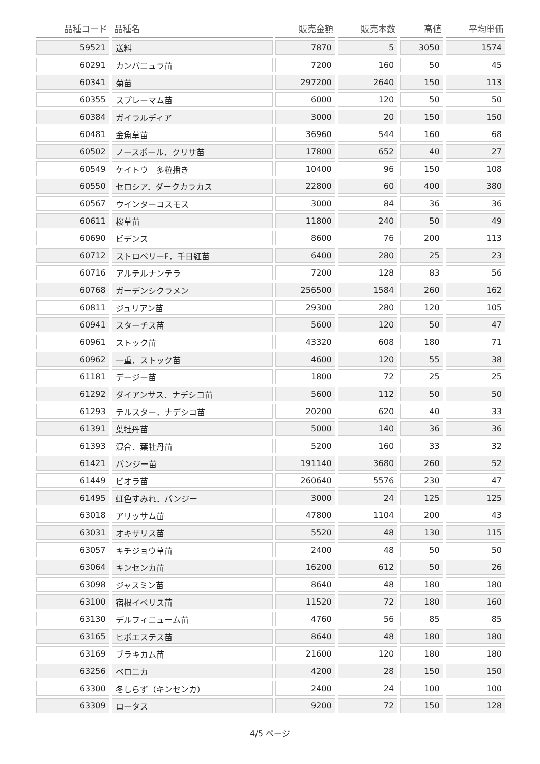| 品種コード | 品種名 | 販売金額 | 販売本数 | 高値 | 平均単価 |
| --- | --- | --- | --- | --- | --- |
| 59521 | 送料 | 7870 | 5 | 3050 | 1574 |
| 60291 | カンパニュラ苗 | 7200 | 160 | 50 | 45 |
| 60341 | 菊苗 | 297200 | 2640 | 150 | 113 |
| 60355 | スプレーマム苗 | 6000 | 120 | 50 | 50 |
| 60384 | ガイラルディア | 3000 | 20 | 150 | 150 |
| 60481 | 金魚草苗 | 36960 | 544 | 160 | 68 |
| 60502 | ノースポール．クリサ苗 | 17800 | 652 | 40 | 27 |
| 60549 | ケイトウ 多粒播き | 10400 | 96 | 150 | 108 |
| 60550 | セロシア．ダークカラカス | 22800 | 60 | 400 | 380 |
| 60567 | ウインターコスモス | 3000 | 84 | 36 | 36 |
| 60611 | 桜草苗 | 11800 | 240 | 50 | 49 |
| 60690 | ビデンス | 8600 | 76 | 200 | 113 |
| 60712 | ストロベリーF．千日紅苗 | 6400 | 280 | 25 | 23 |
| 60716 | アルテルナンテラ | 7200 | 128 | 83 | 56 |
| 60768 | ガーデンシクラメン | 256500 | 1584 | 260 | 162 |
| 60811 | ジュリアン苗 | 29300 | 280 | 120 | 105 |
| 60941 | スターチス苗 | 5600 | 120 | 50 | 47 |
| 60961 | ストック苗 | 43320 | 608 | 180 | 71 |
| 60962 | 一重．ストック苗 | 4600 | 120 | 55 | 38 |
| 61181 | デージー苗 | 1800 | 72 | 25 | 25 |
| 61292 | ダイアンサス．ナデシコ苗 | 5600 | 112 | 50 | 50 |
| 61293 | テルスター．ナデシコ苗 | 20200 | 620 | 40 | 33 |
| 61391 | 葉牡丹苗 | 5000 | 140 | 36 | 36 |
| 61393 | 混合．葉牡丹苗 | 5200 | 160 | 33 | 32 |
| 61421 | パンジー苗 | 191140 | 3680 | 260 | 52 |
| 61449 | ビオラ苗 | 260640 | 5576 | 230 | 47 |
| 61495 | 虹色すみれ．パンジー | 3000 | 24 | 125 | 125 |
| 63018 | アリッサム苗 | 47800 | 1104 | 200 | 43 |
| 63031 | オキザリス苗 | 5520 | 48 | 130 | 115 |
| 63057 | キチジョウ草苗 | 2400 | 48 | 50 | 50 |
| 63064 | キンセンカ苗 | 16200 | 612 | 50 | 26 |
| 63098 | ジャスミン苗 | 8640 | 48 | 180 | 180 |
| 63100 | 宿根イベリス苗 | 11520 | 72 | 180 | 160 |
| 63130 | デルフィニューム苗 | 4760 | 56 | 85 | 85 |
| 63165 | ヒポエステス苗 | 8640 | 48 | 180 | 180 |
| 63169 | ブラキカム苗 | 21600 | 120 | 180 | 180 |
| 63256 | ベロニカ | 4200 | 28 | 150 | 150 |
| 63300 | 冬しらず（キンセンカ） | 2400 | 24 | 100 | 100 |
| 63309 | ロータス | 9200 | 72 | 150 | 128 |
4/5 ページ